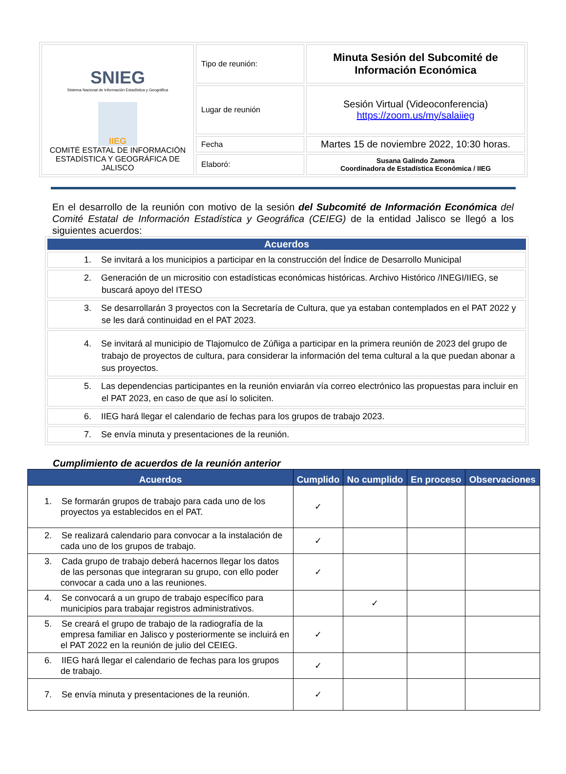| SNIEG Sistema Nacional de Información Estadística y Geográfica IIEG COMITÉ ESTATAL DE INFORMACIÓN ESTADÍSTICA Y GEOGRÁFICA DE JALISCO | Tipo de reunión: | Minuta Sesión del Subcomité de Información Económica |
| | Lugar de reunión | Sesión Virtual (Videoconferencia) https://zoom.us/my/salaiieg |
| | Fecha | Martes 15 de noviembre 2022, 10:30 horas. |
| | Elaboró: | Susana Galindo Zamora Coordinadora de Estadística Económica / IIEG |
En el desarrollo de la reunión con motivo de la sesión del Subcomité de Información Económica del Comité Estatal de Información Estadística y Geográfica (CEIEG) de la entidad Jalisco se llegó a los siguientes acuerdos:
| Acuerdos |
| --- |
| 1. Se invitará a los municipios a participar en la construcción del Índice de Desarrollo Municipal |
| 2. Generación de un micrositio con estadísticas económicas históricas. Archivo Histórico /INEGI/IIEG, se buscará apoyo del ITESO |
| 3. Se desarrollarán 3 proyectos con la Secretaría de Cultura, que ya estaban contemplados en el PAT 2022 y se les dará continuidad en el PAT 2023. |
| 4. Se invitará al municipio de Tlajomulco de Zúñiga a participar en la primera reunión de 2023 del grupo de trabajo de proyectos de cultura, para considerar la información del tema cultural a la que puedan abonar a sus proyectos. |
| 5. Las dependencias participantes en la reunión enviarán vía correo electrónico las propuestas para incluir en el PAT 2023, en caso de que así lo soliciten. |
| 6. IIEG hará llegar el calendario de fechas para los grupos de trabajo 2023. |
| 7. Se envía minuta y presentaciones de la reunión. |
Cumplimiento de acuerdos de la reunión anterior
| Acuerdos | Cumplido | No cumplido | En proceso | Observaciones |
| --- | --- | --- | --- | --- |
| 1. Se formarán grupos de trabajo para cada uno de los proyectos ya establecidos en el PAT. | ✓ | | | |
| 2. Se realizará calendario para convocar a la instalación de cada uno de los grupos de trabajo. | ✓ | | | |
| 3. Cada grupo de trabajo deberá hacernos llegar los datos de las personas que integraran su grupo, con ello poder convocar a cada uno a las reuniones. | ✓ | | | |
| 4. Se convocará a un grupo de trabajo específico para municipios para trabajar registros administrativos. | | ✓ | | |
| 5. Se creará el grupo de trabajo de la radiografía de la empresa familiar en Jalisco y posteriormente se incluirá en el PAT 2022 en la reunión de julio del CEIEG. | ✓ | | | |
| 6. IIEG hará llegar el calendario de fechas para los grupos de trabajo. | ✓ | | | |
| 7. Se envía minuta y presentaciones de la reunión. | ✓ | | | |